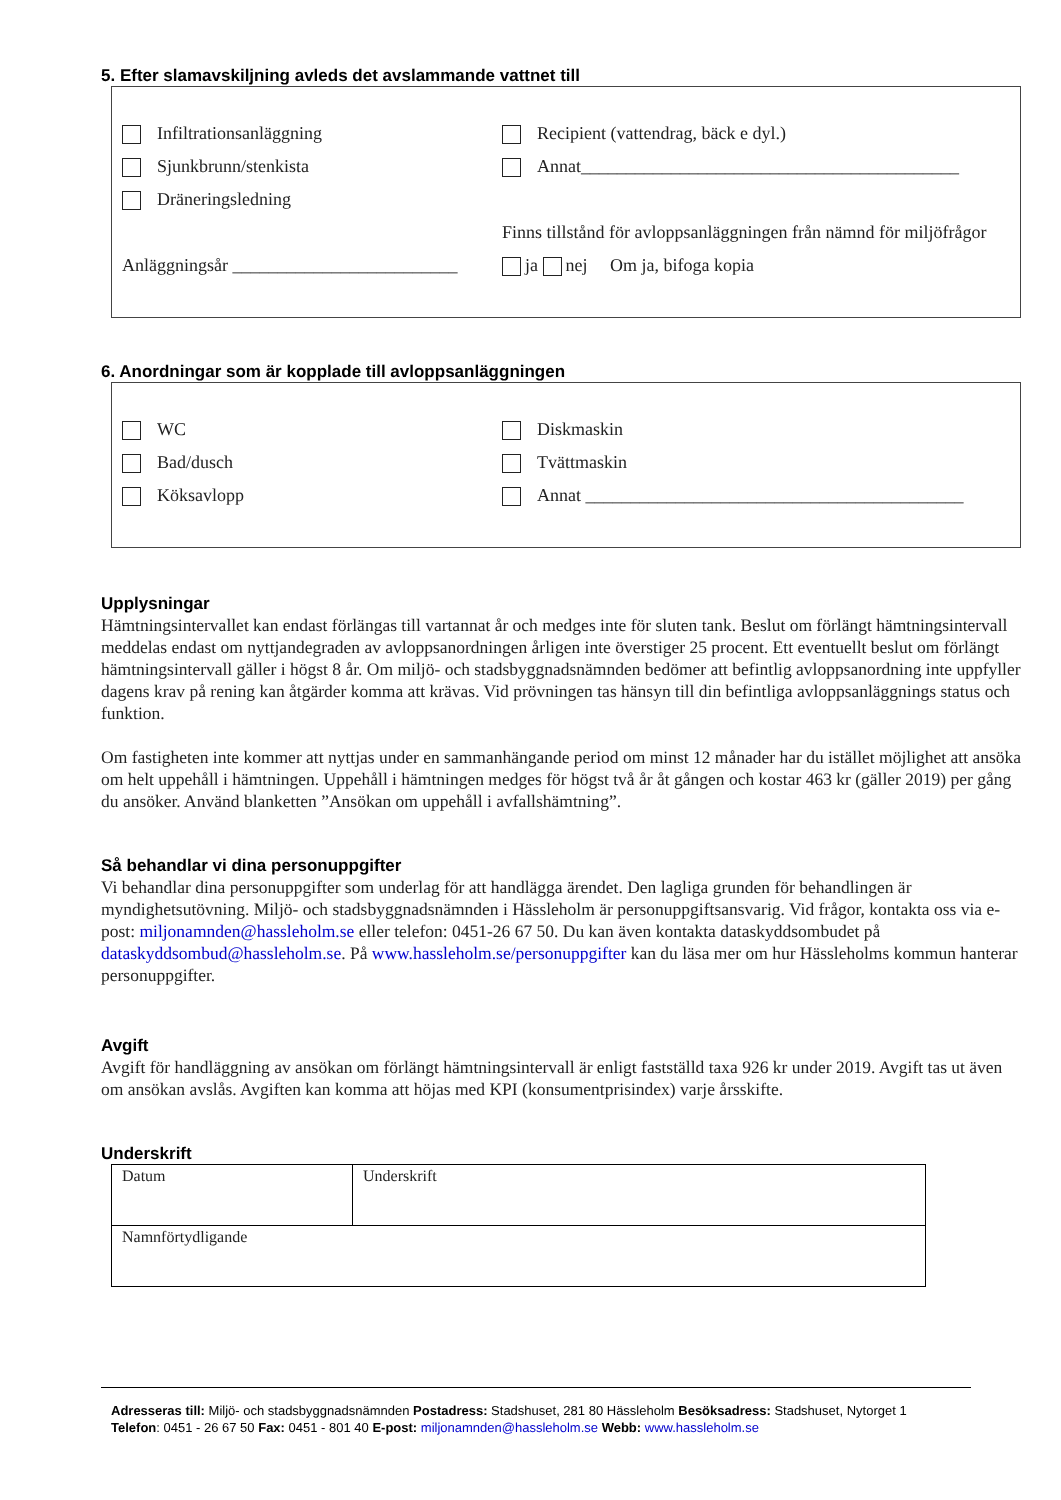5. Efter slamavskiljning avleds det avslammande vattnet till
Infiltrationsanläggning
Recipient (vattendrag, bäck e dyl.)
Sjunkbrunn/stenkista
Annat__________________________________________
Dräneringsledning
Finns tillstånd för avloppsanläggningen från nämnd för miljöfrågor
Anläggningsår _________________________
ja nej Om ja, bifoga kopia
6. Anordningar som är kopplade till avloppsanläggningen
WC Diskmaskin
Bad/dusch Tvättmaskin
Köksavlopp
Annat __________________________________________
Upplysningar
Hämtningsintervallet kan endast förlängas till vartannat år och medges inte för sluten tank. Beslut om förlängt hämtningsintervall meddelas endast om nyttjandegraden av avloppsanordningen årligen inte överstiger 25 procent. Ett eventuellt beslut om förlängt hämtningsintervall gäller i högst 8 år. Om miljö- och stadsbyggnadsnämnden bedömer att befintlig avloppsanordning inte uppfyller dagens krav på rening kan åtgärder komma att krävas. Vid prövningen tas hänsyn till din befintliga avloppsanläggnings status och funktion.
Om fastigheten inte kommer att nyttjas under en sammanhängande period om minst 12 månader har du istället möjlighet att ansöka om helt uppehåll i hämtningen. Uppehåll i hämtningen medges för högst två år åt gången och kostar 463 kr (gäller 2019) per gång du ansöker. Använd blanketten ”Ansökan om uppehåll i avfallshämtning”.
Så behandlar vi dina personuppgifter
Vi behandlar dina personuppgifter som underlag för att handlägga ärendet. Den lagliga grunden för behandlingen är myndighetsutövning. Miljö- och stadsbyggnadsnämnden i Hässleholm är personuppgiftsansvarig. Vid frågor, kontakta oss via e-post: miljonamnden@hassleholm.se eller telefon: 0451-26 67 50. Du kan även kontakta dataskyddsombudet på dataskyddsombud@hassleholm.se. På www.hassleholm.se/personuppgifter kan du läsa mer om hur Hässleholms kommun hanterar personuppgifter.
Avgift
Avgift för handläggning av ansökan om förlängt hämtningsintervall är enligt fastställd taxa 926 kr under 2019. Avgift tas ut även om ansökan avslås. Avgiften kan komma att höjas med KPI (konsumentprisindex) varje årsskifte.
Underskrift
| Datum | Underskrift |
| Namnförtydligande | |
Adresseras till: Miljö- och stadsbyggnadsnämnden Postadress: Stadshuset, 281 80 Hässleholm Besöksadress: Stadshuset, Nytorget 1
Telefon: 0451 - 26 67 50 Fax: 0451 - 801 40 E-post: miljonamnden@hassleholm.se Webb: www.hassleholm.se